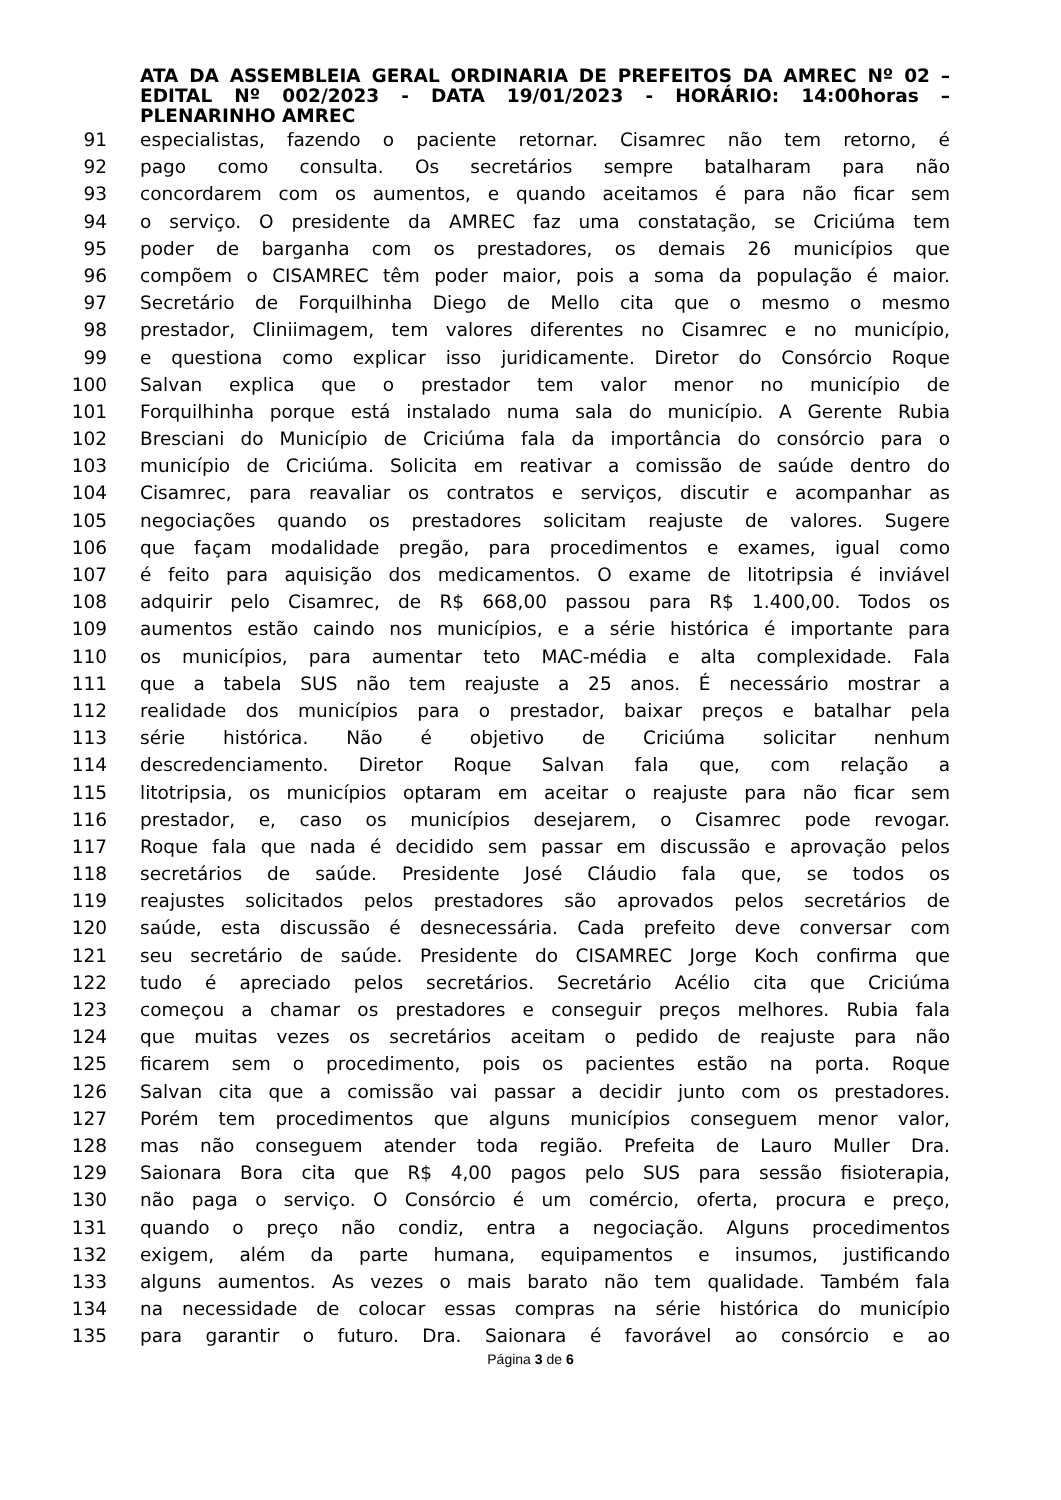ATA DA ASSEMBLEIA GERAL ORDINARIA DE PREFEITOS DA AMREC Nº 02 – EDITAL Nº 002/2023 - DATA 19/01/2023 - HORÁRIO: 14:00horas – PLENARINHO AMREC
91 especialistas, fazendo o paciente retornar. Cisamrec não tem retorno, é
92 pago como consulta. Os secretários sempre batalharam para não
93 concordarem com os aumentos, e quando aceitamos é para não ficar sem
94 o serviço. O presidente da AMREC faz uma constatação, se Criciúma tem
95 poder de barganha com os prestadores, os demais 26 municípios que
96 compõem o CISAMREC têm poder maior, pois a soma da população é maior.
97 Secretário de Forquilhinha Diego de Mello cita que o mesmo o mesmo
98 prestador, Cliniimagem, tem valores diferentes no Cisamrec e no município,
99 e questiona como explicar isso juridicamente. Diretor do Consórcio Roque
100 Salvan explica que o prestador tem valor menor no município de
101 Forquilhinha porque está instalado numa sala do município. A Gerente Rubia
102 Bresciani do Município de Criciúma fala da importância do consórcio para o
103 município de Criciúma. Solicita em reativar a comissão de saúde dentro do
104 Cisamrec, para reavaliar os contratos e serviços, discutir e acompanhar as
105 negociações quando os prestadores solicitam reajuste de valores. Sugere
106 que façam modalidade pregão, para procedimentos e exames, igual como
107 é feito para aquisição dos medicamentos. O exame de litotripsia é inviável
108 adquirir pelo Cisamrec, de R$ 668,00 passou para R$ 1.400,00. Todos os
109 aumentos estão caindo nos municípios, e a série histórica é importante para
110 os municípios, para aumentar teto MAC-média e alta complexidade. Fala
111 que a tabela SUS não tem reajuste a 25 anos. É necessário mostrar a
112 realidade dos municípios para o prestador, baixar preços e batalhar pela
113 série histórica. Não é objetivo de Criciúma solicitar nenhum
114 descredenciamento. Diretor Roque Salvan fala que, com relação a
115 litotripsia, os municípios optaram em aceitar o reajuste para não ficar sem
116 prestador, e, caso os municípios desejarem, o Cisamrec pode revogar.
117 Roque fala que nada é decidido sem passar em discussão e aprovação pelos
118 secretários de saúde. Presidente José Cláudio fala que, se todos os
119 reajustes solicitados pelos prestadores são aprovados pelos secretários de
120 saúde, esta discussão é desnecessária. Cada prefeito deve conversar com
121 seu secretário de saúde. Presidente do CISAMREC Jorge Koch confirma que
122 tudo é apreciado pelos secretários. Secretário Acélio cita que Criciúma
123 começou a chamar os prestadores e conseguir preços melhores. Rubia fala
124 que muitas vezes os secretários aceitam o pedido de reajuste para não
125 ficarem sem o procedimento, pois os pacientes estão na porta. Roque
126 Salvan cita que a comissão vai passar a decidir junto com os prestadores.
127 Porém tem procedimentos que alguns municípios conseguem menor valor,
128 mas não conseguem atender toda região. Prefeita de Lauro Muller Dra.
129 Saionara Bora cita que R$ 4,00 pagos pelo SUS para sessão fisioterapia,
130 não paga o serviço. O Consórcio é um comércio, oferta, procura e preço,
131 quando o preço não condiz, entra a negociação. Alguns procedimentos
132 exigem, além da parte humana, equipamentos e insumos, justificando
133 alguns aumentos. As vezes o mais barato não tem qualidade. Também fala
134 na necessidade de colocar essas compras na série histórica do município
135 para garantir o futuro. Dra. Saionara é favorável ao consórcio e ao
Página 3 de 6